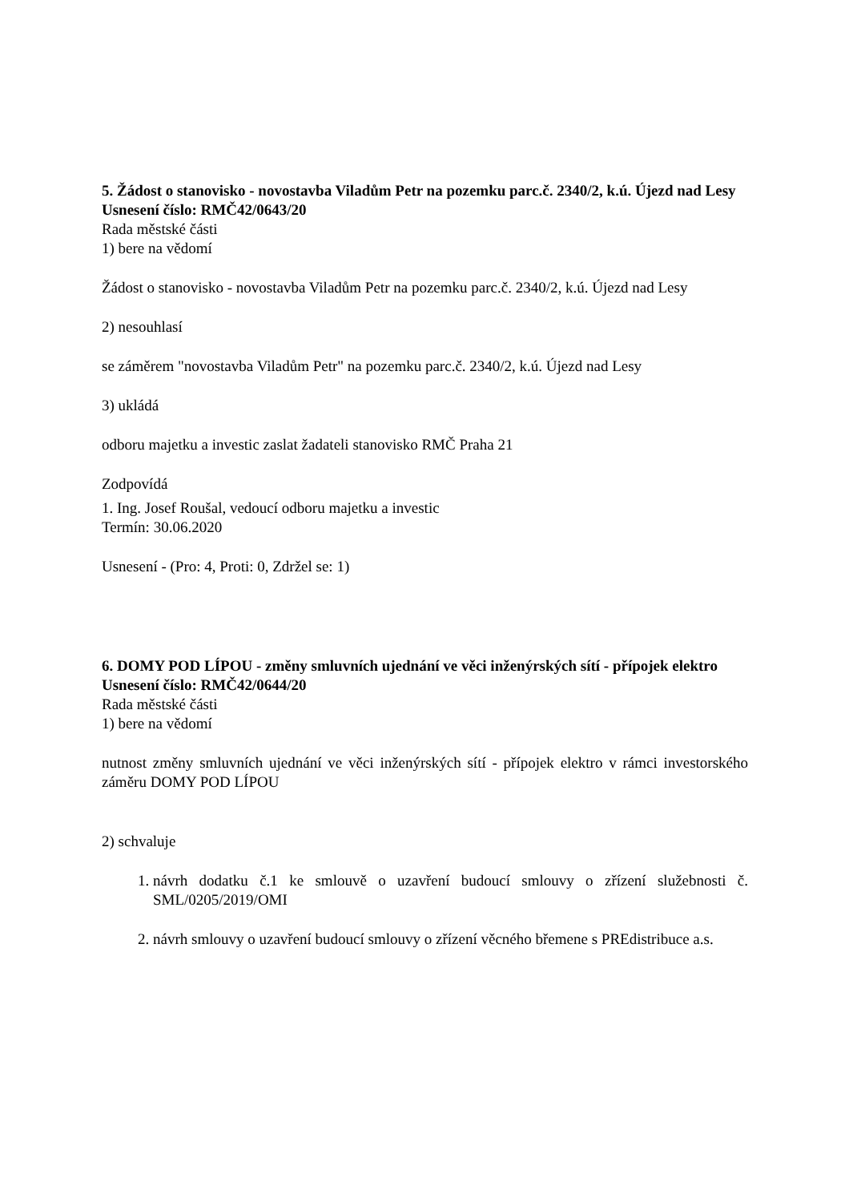5. Žádost o stanovisko - novostavba Viladům Petr na pozemku parc.č. 2340/2, k.ú. Újezd nad Lesy
Usnesení číslo: RMČ42/0643/20
Rada městské části
1) bere na vědomí
Žádost o stanovisko - novostavba Viladům Petr na pozemku parc.č. 2340/2, k.ú. Újezd nad Lesy
2) nesouhlasí
se záměrem "novostavba Viladům Petr" na pozemku parc.č. 2340/2, k.ú. Újezd nad Lesy
3) ukládá
odboru majetku a investic zaslat žadateli stanovisko RMČ Praha 21
Zodpovídá
1. Ing. Josef Roušal, vedoucí odboru majetku a investic
Termín: 30.06.2020
Usnesení - (Pro: 4, Proti: 0, Zdržel se: 1)
6. DOMY POD LÍPOU - změny smluvních ujednání ve věci inženýrských sítí - přípojek elektro
Usnesení číslo: RMČ42/0644/20
Rada městské části
1) bere na vědomí
nutnost změny smluvních ujednání ve věci inženýrských sítí - přípojek elektro v rámci investorského záměru DOMY POD LÍPOU
2) schvaluje
1. návrh dodatku č.1 ke smlouvě o uzavření budoucí smlouvy o zřízení služebnosti č. SML/0205/2019/OMI
2. návrh smlouvy o uzavření budoucí smlouvy o zřízení věcného břemene s PREdistribuce a.s.